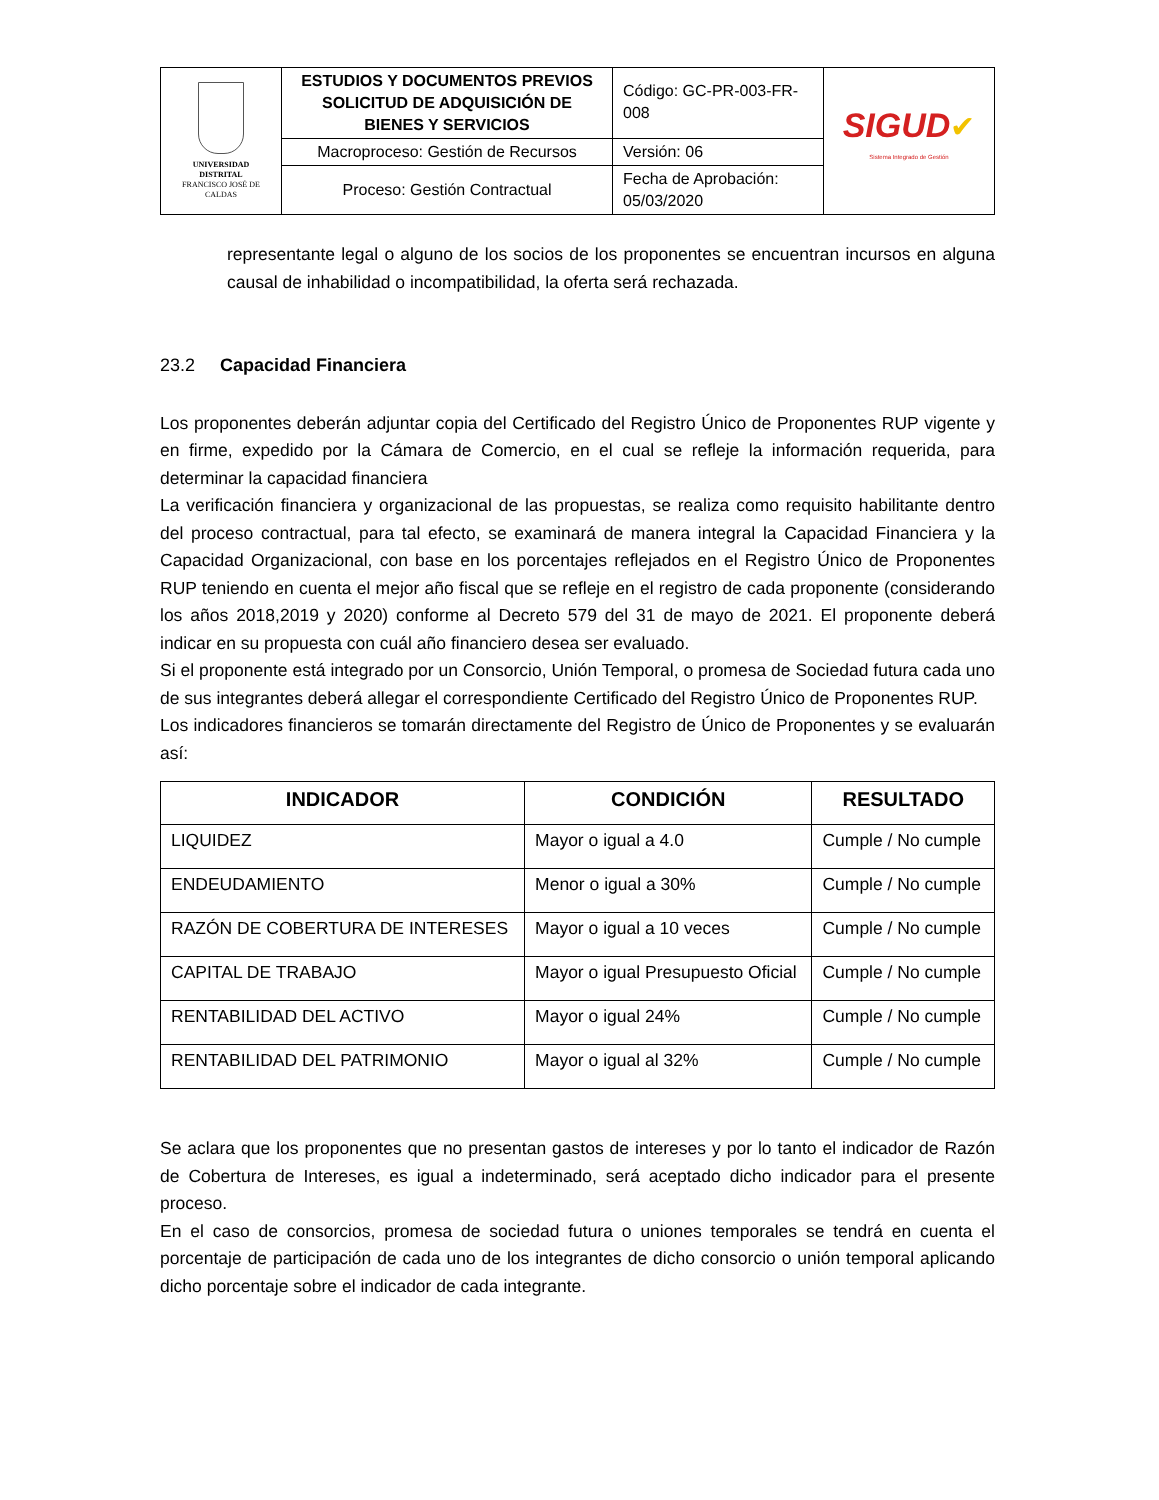| UNIVERSIDAD DISTRITAL FRANCISCO JOSÉ DE CALDAS | ESTUDIOS Y DOCUMENTOS PREVIOS SOLICITUD DE ADQUISICIÓN DE BIENES Y SERVICIOS | Código: GC-PR-003-FR-008 | SIGUD ✔ Sistema Integrado de Gestión |
| | Macroproceso: Gestión de Recursos | Versión: 06 | |
| | Proceso: Gestión Contractual | Fecha de Aprobación: 05/03/2020 | |
representante legal o alguno de los socios de los proponentes se encuentran incursos en alguna causal de inhabilidad o incompatibilidad, la oferta será rechazada.
23.2 Capacidad Financiera
Los proponentes deberán adjuntar copia del Certificado del Registro Único de Proponentes RUP vigente y en firme, expedido por la Cámara de Comercio, en el cual se refleje la información requerida, para determinar la capacidad financiera
La verificación financiera y organizacional de las propuestas, se realiza como requisito habilitante dentro del proceso contractual, para tal efecto, se examinará de manera integral la Capacidad Financiera y la Capacidad Organizacional, con base en los porcentajes reflejados en el Registro Único de Proponentes RUP teniendo en cuenta el mejor año fiscal que se refleje en el registro de cada proponente (considerando los años 2018,2019 y 2020) conforme al Decreto 579 del 31 de mayo de 2021. El proponente deberá indicar en su propuesta con cuál año financiero desea ser evaluado.
Si el proponente está integrado por un Consorcio, Unión Temporal, o promesa de Sociedad futura cada uno de sus integrantes deberá allegar el correspondiente Certificado del Registro Único de Proponentes RUP.
Los indicadores financieros se tomarán directamente del Registro de Único de Proponentes y se evaluarán así:
| INDICADOR | CONDICIÓN | RESULTADO |
| --- | --- | --- |
| LIQUIDEZ | Mayor o igual a 4.0 | Cumple / No cumple |
| ENDEUDAMIENTO | Menor o igual a 30% | Cumple / No cumple |
| RAZÓN DE COBERTURA DE INTERESES | Mayor o igual a 10 veces | Cumple / No cumple |
| CAPITAL DE TRABAJO | Mayor o igual Presupuesto Oficial | Cumple / No cumple |
| RENTABILIDAD DEL ACTIVO | Mayor o igual 24% | Cumple / No cumple |
| RENTABILIDAD DEL PATRIMONIO | Mayor o igual al 32% | Cumple / No cumple |
Se aclara que los proponentes que no presentan gastos de intereses y por lo tanto el indicador de Razón de Cobertura de Intereses, es igual a indeterminado, será aceptado dicho indicador para el presente proceso.
En el caso de consorcios, promesa de sociedad futura o uniones temporales se tendrá en cuenta el porcentaje de participación de cada uno de los integrantes de dicho consorcio o unión temporal aplicando dicho porcentaje sobre el indicador de cada integrante.